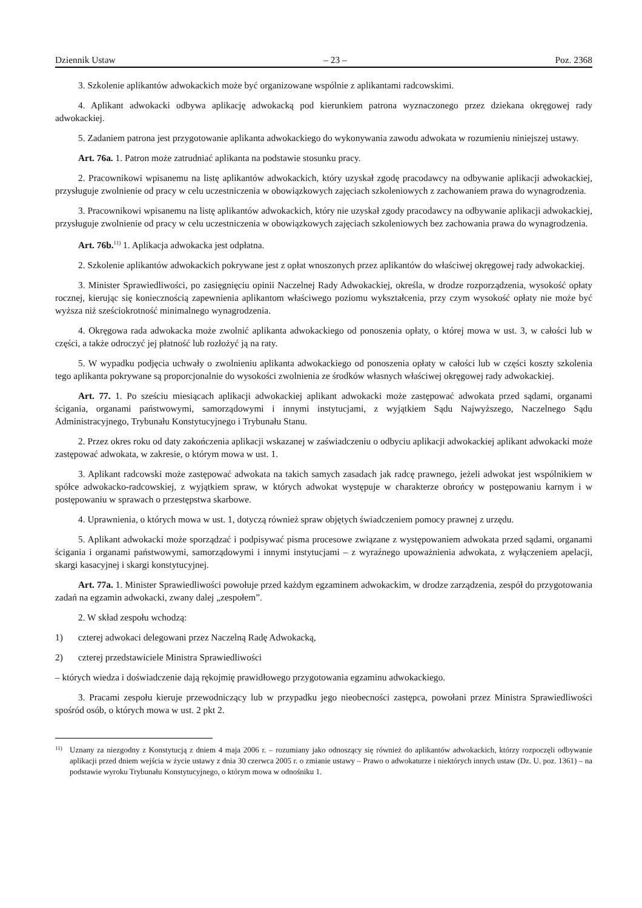Dziennik Ustaw – 23 – Poz. 2368
3. Szkolenie aplikantów adwokackich może być organizowane wspólnie z aplikantami radcowskimi.
4. Aplikant adwokacki odbywa aplikację adwokacką pod kierunkiem patrona wyznaczonego przez dziekana okręgowej rady adwokackiej.
5. Zadaniem patrona jest przygotowanie aplikanta adwokackiego do wykonywania zawodu adwokata w rozumieniu niniejszej ustawy.
Art. 76a. 1. Patron może zatrudniać aplikanta na podstawie stosunku pracy.
2. Pracownikowi wpisanemu na listę aplikantów adwokackich, który uzyskał zgodę pracodawcy na odbywanie aplikacji adwokackiej, przysługuje zwolnienie od pracy w celu uczestniczenia w obowiązkowych zajęciach szkoleniowych z zachowaniem prawa do wynagrodzenia.
3. Pracownikowi wpisanemu na listę aplikantów adwokackich, który nie uzyskał zgody pracodawcy na odbywanie aplikacji adwokackiej, przysługuje zwolnienie od pracy w celu uczestniczenia w obowiązkowych zajęciach szkoleniowych bez zachowania prawa do wynagrodzenia.
Art. 76b.<sup>11)</sup> 1. Aplikacja adwokacka jest odpłatna.
2. Szkolenie aplikantów adwokackich pokrywane jest z opłat wnoszonych przez aplikantów do właściwej okręgowej rady adwokackiej.
3. Minister Sprawiedliwości, po zasięgnięciu opinii Naczelnej Rady Adwokackiej, określa, w drodze rozporządzenia, wysokość opłaty rocznej, kierując się koniecznością zapewnienia aplikantom właściwego poziomu wykształcenia, przy czym wysokość opłaty nie może być wyższa niż sześciokrotność minimalnego wynagrodzenia.
4. Okręgowa rada adwokacka może zwolnić aplikanta adwokackiego od ponoszenia opłaty, o której mowa w ust. 3, w całości lub w części, a także odroczyć jej płatność lub rozłożyć ją na raty.
5. W wypadku podjęcia uchwały o zwolnieniu aplikanta adwokackiego od ponoszenia opłaty w całości lub w części koszty szkolenia tego aplikanta pokrywane są proporcjonalnie do wysokości zwolnienia ze środków własnych właściwej okręgowej rady adwokackiej.
Art. 77. 1. Po sześciu miesiącach aplikacji adwokackiej aplikant adwokacki może zastępować adwokata przed sądami, organami ścigania, organami państwowymi, samorządowymi i innymi instytucjami, z wyjątkiem Sądu Najwyższego, Naczelnego Sądu Administracyjnego, Trybunału Konstytucyjnego i Trybunału Stanu.
2. Przez okres roku od daty zakończenia aplikacji wskazanej w zaświadczeniu o odbyciu aplikacji adwokackiej aplikant adwokacki może zastępować adwokata, w zakresie, o którym mowa w ust. 1.
3. Aplikant radcowski może zastępować adwokata na takich samych zasadach jak radcę prawnego, jeżeli adwokat jest wspólnikiem w spółce adwokacko-radcowskiej, z wyjątkiem spraw, w których adwokat występuje w charakterze obrońcy w postępowaniu karnym i w postępowaniu w sprawach o przestępstwa skarbowe.
4. Uprawnienia, o których mowa w ust. 1, dotyczą również spraw objętych świadczeniem pomocy prawnej z urzędu.
5. Aplikant adwokacki może sporządzać i podpisywać pisma procesowe związane z występowaniem adwokata przed sądami, organami ścigania i organami państwowymi, samorządowymi i innymi instytucjami – z wyraźnego upoważnienia adwokata, z wyłączeniem apelacji, skargi kasacyjnej i skargi konstytucyjnej.
Art. 77a. 1. Minister Sprawiedliwości powołuje przed każdym egzaminem adwokackim, w drodze zarządzenia, zespół do przygotowania zadań na egzamin adwokacki, zwany dalej „zespołem”.
2. W skład zespołu wchodzą:
1) czterej adwokaci delegowani przez Naczelną Radę Adwokacką,
2) czterej przedstawiciele Ministra Sprawiedliwości
– których wiedza i doświadczenie dają rękojmię prawidłowego przygotowania egzaminu adwokackiego.
3. Pracami zespołu kieruje przewodniczący lub w przypadku jego nieobecności zastępca, powołani przez Ministra Sprawiedliwości spośród osób, o których mowa w ust. 2 pkt 2.
<sup>11)</sup> Uznany za niezgodny z Konstytucją z dniem 4 maja 2006 r. – rozumiany jako odnoszący się również do aplikantów adwokackich, którzy rozpoczęli odbywanie aplikacji przed dniem wejścia w życie ustawy z dnia 30 czerwca 2005 r. o zmianie ustawy – Prawo o adwokaturze i niektórych innych ustaw (Dz. U. poz. 1361) – na podstawie wyroku Trybunału Konstytucyjnego, o którym mowa w odnośniku 1.